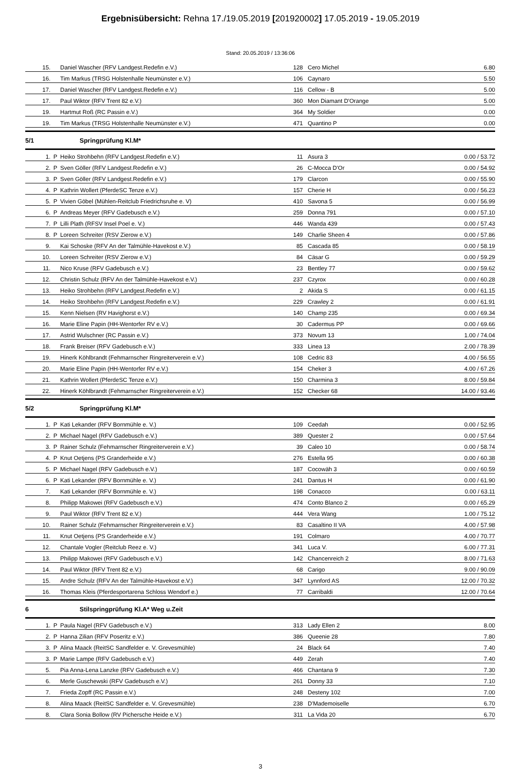Ergebnisübersicht: Rehna 17./19.05.2019 [201920002] 17.05.2019 - 19.05.2019
Stand: 20.05.2019 / 13:36:06
| 15. | | Daniel Wascher (RFV Landgest.Redefin e.V.) | 128 | Cero Michel | 6.80 |
| 16. | | Tim Markus (TRSG Holstenhalle Neumünster e.V.) | 106 | Caynaro | 5.50 |
| 17. | | Daniel Wascher (RFV Landgest.Redefin e.V.) | 116 | Cellow - B | 5.00 |
| 17. | | Paul Wiktor (RFV Trent 82 e.V.) | 360 | Mon Diamant D'Orange | 5.00 |
| 19. | | Hartmut Roß (RC Passin e.V.) | 364 | My Soldier | 0.00 |
| 19. | | Tim Markus (TRSG Holstenhalle Neumünster e.V.) | 471 | Quantino P | 0.00 |
5/1 Springprüfung Kl.M*
| 1. | P | Heiko Strohbehn (RFV Landgest.Redefin e.V.) | 11 | Asura 3 | 0.00 / 53.72 |
| 2. | P | Sven Göller (RFV Landgest.Redefin e.V.) | 26 | C-Mocca D'Or | 0.00 / 54.92 |
| 3. | P | Sven Göller (RFV Landgest.Redefin e.V.) | 179 | Clarcon | 0.00 / 55.90 |
| 4. | P | Kathrin Wollert (PferdeSC Tenze e.V.) | 157 | Cherie H | 0.00 / 56.23 |
| 5. | P | Vivien Göbel (Mühlen-Reitclub Friedrichsruhe e. V) | 410 | Savona 5 | 0.00 / 56.99 |
| 6. | P | Andreas Meyer (RFV Gadebusch e.V.) | 259 | Donna 791 | 0.00 / 57.10 |
| 7. | P | Lilli Plath (RFSV Insel Poel e. V.) | 446 | Wanda 439 | 0.00 / 57.43 |
| 8. | P | Loreen Schreiter (RSV Zierow e.V.) | 149 | Charlie Sheen 4 | 0.00 / 57.86 |
| 9. | | Kai Schoske (RFV An der Talmühle-Havekost e.V.) | 85 | Cascada 85 | 0.00 / 58.19 |
| 10. | | Loreen Schreiter (RSV Zierow e.V.) | 84 | Cäsar G | 0.00 / 59.29 |
| 11. | | Nico Kruse (RFV Gadebusch e.V.) | 23 | Bentley 77 | 0.00 / 59.62 |
| 12. | | Christin Schulz (RFV An der Talmühle-Havekost e.V.) | 237 | Czyrox | 0.00 / 60.28 |
| 13. | | Heiko Strohbehn (RFV Landgest.Redefin e.V.) | 2 | Akida S | 0.00 / 61.15 |
| 14. | | Heiko Strohbehn (RFV Landgest.Redefin e.V.) | 229 | Crawley 2 | 0.00 / 61.91 |
| 15. | | Kenn Nielsen (RV Havighorst e.V.) | 140 | Champ 235 | 0.00 / 69.34 |
| 16. | | Marie Eline Papin (HH-Wentorfer RV e.V.) | 30 | Cadermus PP | 0.00 / 69.66 |
| 17. | | Astrid Wulschner (RC Passin e.V.) | 373 | Novum 13 | 1.00 / 74.04 |
| 18. | | Frank Breiser (RFV Gadebusch e.V.) | 333 | Linea 13 | 2.00 / 78.39 |
| 19. | | Hinerk Köhlbrandt (Fehmarnscher Ringreiterverein e.V.) | 108 | Cedric 83 | 4.00 / 56.55 |
| 20. | | Marie Eline Papin (HH-Wentorfer RV e.V.) | 154 | Cheker 3 | 4.00 / 67.26 |
| 21. | | Kathrin Wollert (PferdeSC Tenze e.V.) | 150 | Charmina 3 | 8.00 / 59.84 |
| 22. | | Hinerk Köhlbrandt (Fehmarnscher Ringreiterverein e.V.) | 152 | Checker 68 | 14.00 / 93.46 |
5/2 Springprüfung Kl.M*
| 1. | P | Kati Lekander (RFV Bornmühle e. V.) | 109 | Ceedah | 0.00 / 52.95 |
| 2. | P | Michael Nagel (RFV Gadebusch e.V.) | 389 | Quester 2 | 0.00 / 57.64 |
| 3. | P | Rainer Schulz (Fehmarnscher Ringreiterverein e.V.) | 39 | Caleo 10 | 0.00 / 58.74 |
| 4. | P | Knut Oetjens (PS Granderheide e.V.) | 276 | Estella 95 | 0.00 / 60.38 |
| 5. | P | Michael Nagel (RFV Gadebusch e.V.) | 187 | Cocowäh 3 | 0.00 / 60.59 |
| 6. | P | Kati Lekander (RFV Bornmühle e. V.) | 241 | Dantus H | 0.00 / 61.90 |
| 7. | | Kati Lekander (RFV Bornmühle e. V.) | 198 | Conacco | 0.00 / 63.11 |
| 8. | | Philipp Makowei (RFV Gadebusch e.V.) | 474 | Conto Blanco 2 | 0.00 / 65.29 |
| 9. | | Paul Wiktor (RFV Trent 82 e.V.) | 444 | Vera Wang | 1.00 / 75.12 |
| 10. | | Rainer Schulz (Fehmarnscher Ringreiterverein e.V.) | 83 | Casaltino II VA | 4.00 / 57.98 |
| 11. | | Knut Oetjens (PS Granderheide e.V.) | 191 | Colmaro | 4.00 / 70.77 |
| 12. | | Chantale Vogler (Reitclub Reez e. V.) | 341 | Luca V. | 6.00 / 77.31 |
| 13. | | Philipp Makowei (RFV Gadebusch e.V.) | 142 | Chancenreich 2 | 8.00 / 71.63 |
| 14. | | Paul Wiktor (RFV Trent 82 e.V.) | 68 | Carigo | 9.00 / 90.09 |
| 15. | | Andre Schulz (RFV An der Talmühle-Havekost e.V.) | 347 | Lynnford AS | 12.00 / 70.32 |
| 16. | | Thomas Kleis (Pferdesportarena Schloss Wendorf e.) | 77 | Carribaldi | 12.00 / 70.64 |
6 Stilspringprüfung Kl.A* Weg u.Zeit
| 1. | P | Paula Nagel (RFV Gadebusch e.V.) | 313 | Lady Ellen 2 | 8.00 |
| 2. | P | Hanna Zilian (RFV Poseritz e.V.) | 386 | Queenie 28 | 7.80 |
| 3. | P | Alina Maack (ReitSC Sandfelder e. V. Grevesmühle) | 24 | Black 64 | 7.40 |
| 3. | P | Marie Lampe (RFV Gadebusch e.V.) | 449 | Zerah | 7.40 |
| 5. | | Pia Anna-Lena Lanzke (RFV Gadebusch e.V.) | 466 | Chantana 9 | 7.30 |
| 6. | | Merle Guschewski (RFV Gadebusch e.V.) | 261 | Donny 33 | 7.10 |
| 7. | | Frieda Zopff (RC Passin e.V.) | 248 | Desteny 102 | 7.00 |
| 8. | | Alina Maack (ReitSC Sandfelder e. V. Grevesmühle) | 238 | D'Mademoiselle | 6.70 |
| 8. | | Clara Sonia Bollow (RV Pichersche Heide e.V.) | 311 | La Vida 20 | 6.70 |
3